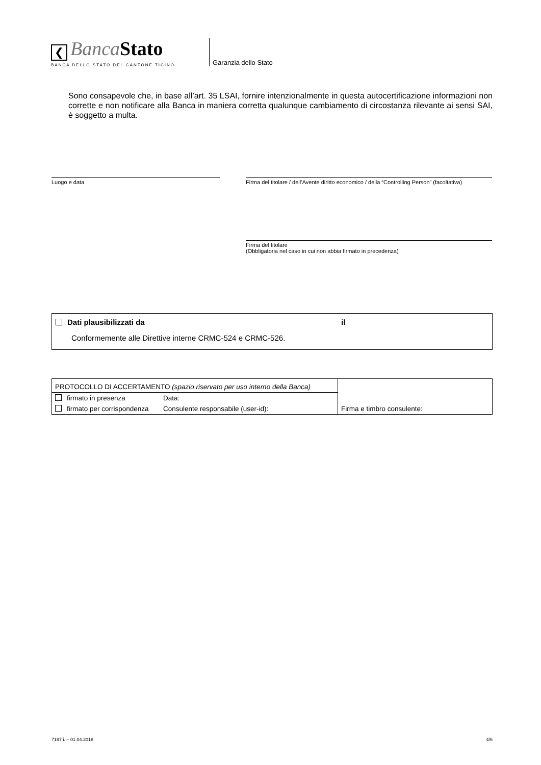❮ Banca Stato
BANCA DELLO STATO DEL CANTONE TICINO
Garanzia dello Stato
Sono consapevole che, in base all’art. 35 LSAI, fornire intenzionalmente in questa autocertificazione informazioni non corrette e non notificare alla Banca in maniera corretta qualunque cambiamento di circostanza rilevante ai sensi SAI, è soggetto a multa.
Luogo e data
Firma del titolare / dell’Avente diritto economico / della “Controlling Person” (facoltativa)
Firma del titolare
(Obbligatoria nel caso in cui non abbia firmato in precedenza)
Dati plausibilizzati da il
Conformemente alle Direttive interne CRMC-524 e CRMC-526.
| PROTOCOLLO DI ACCERTAMENTO (spazio riservato per uso interno della Banca) | | Firma e timbro consulente: |
| firmato in presenza | Data: | |
| firmato per corrispondenza | Consulente responsabile (user-id): | |
7197 i. – 01.04.2018 4/6